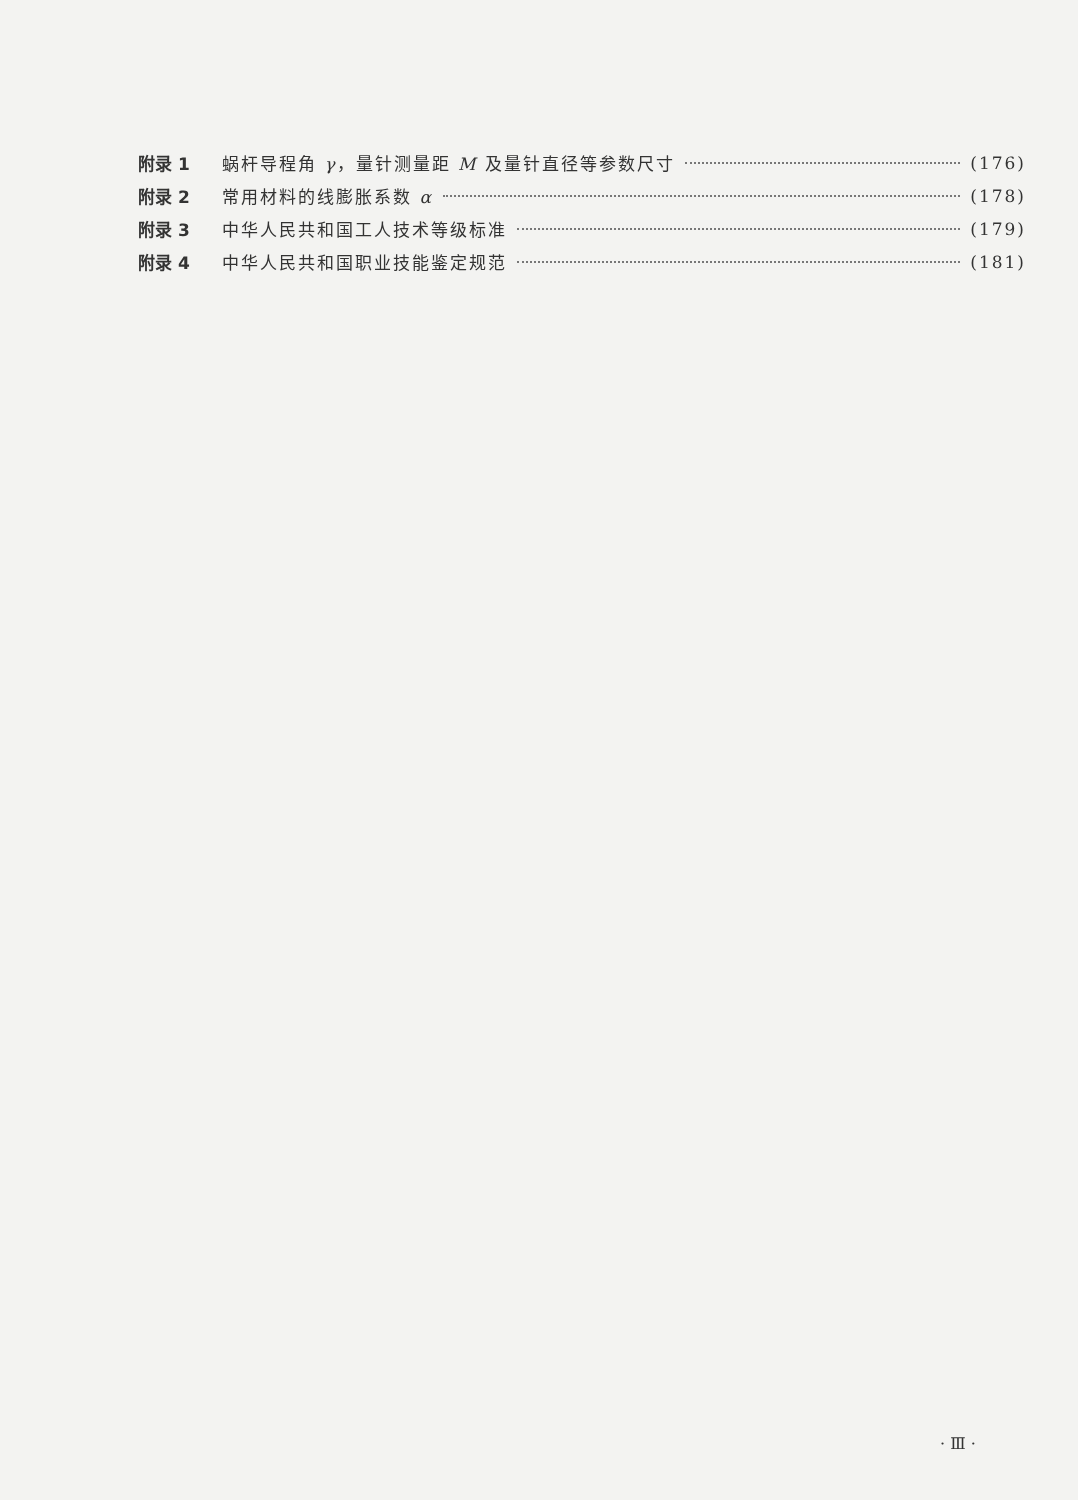附录 1 蜗杆导程角 γ，量针测量距 M 及量针直径等参数尺寸 (176)
附录 2 常用材料的线膨胀系数 α (178)
附录 3 中华人民共和国工人技术等级标准 (179)
附录 4 中华人民共和国职业技能鉴定规范 (181)
· Ⅲ ·